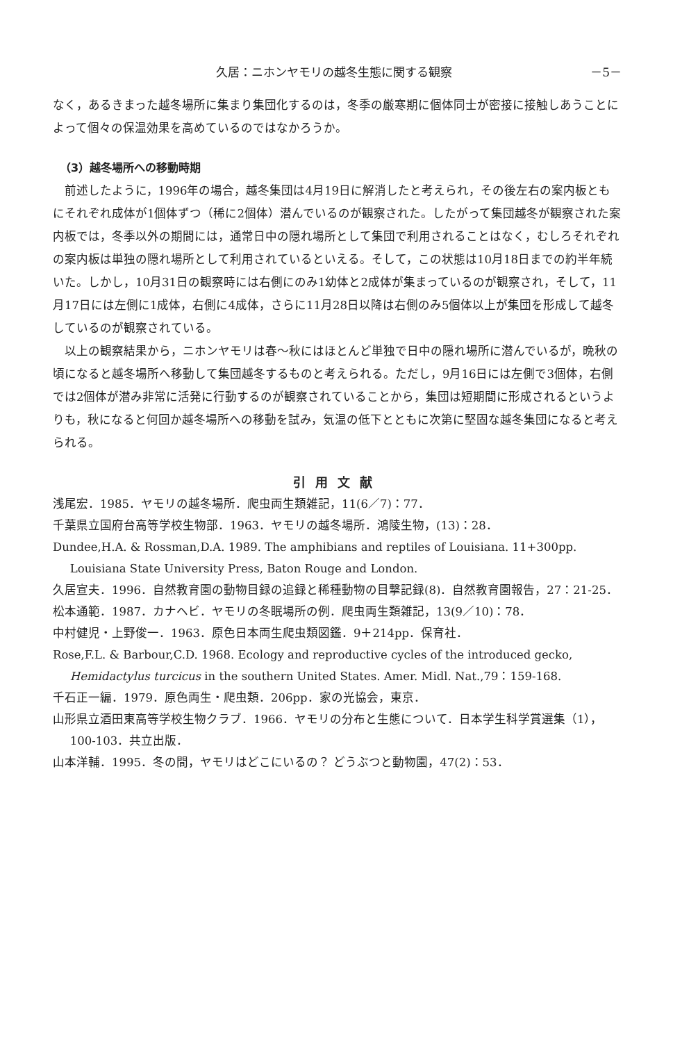久居：ニホンヤモリの越冬生態に関する観察 －5－
なく，あるきまった越冬場所に集まり集団化するのは，冬季の厳寒期に個体同士が密接に接触しあうことによって個々の保温効果を高めているのではなかろうか。
（3）越冬場所への移動時期
前述したように，1996年の場合，越冬集団は4月19日に解消したと考えられ，その後左右の案内板ともにそれぞれ成体が1個体ずつ（稀に2個体）潜んでいるのが観察された。したがって集団越冬が観察された案内板では，冬季以外の期間には，通常日中の隠れ場所として集団で利用されることはなく，むしろそれぞれの案内板は単独の隠れ場所として利用されているといえる。そして，この状態は10月18日までの約半年続いた。しかし，10月31日の観察時には右側にのみ1幼体と2成体が集まっているのが観察され，そして，11月17日には左側に1成体，右側に4成体，さらに11月28日以降は右側のみ5個体以上が集団を形成して越冬しているのが観察されている。
以上の観察結果から，ニホンヤモリは春～秋にはほとんど単独で日中の隠れ場所に潜んでいるが，晩秋の頃になると越冬場所へ移動して集団越冬するものと考えられる。ただし，9月16日には左側で3個体，右側では2個体が潜み非常に活発に行動するのが観察されていることから，集団は短期間に形成されるというよりも，秋になると何回か越冬場所への移動を試み，気温の低下とともに次第に堅固な越冬集団になると考えられる。
引用文献
浅尾宏．1985．ヤモリの越冬場所．爬虫両生類雑記，11(6／7)：77．
千葉県立国府台高等学校生物部．1963．ヤモリの越冬場所．鴻陵生物，(13)：28．
Dundee,H.A. & Rossman,D.A. 1989. The amphibians and reptiles of Louisiana. 11+300pp. Louisiana State University Press, Baton Rouge and London.
久居宣夫．1996．自然教育園の動物目録の追録と稀種動物の目撃記録(8)．自然教育園報告，27：21-25．
松本通範．1987．カナヘビ．ヤモリの冬眠場所の例．爬虫両生類雑記，13(9／10)：78．
中村健児・上野俊一．1963．原色日本両生爬虫類図鑑．9＋214pp．保育社．
Rose,F.L. & Barbour,C.D. 1968. Ecology and reproductive cycles of the introduced gecko, Hemidactylus turcicus in the southern United States. Amer. Midl. Nat.,79：159-168.
千石正一編．1979．原色両生・爬虫類．206pp．家の光協会，東京．
山形県立酒田東高等学校生物クラブ．1966．ヤモリの分布と生態について．日本学生科学賞選集（1），100-103．共立出版．
山本洋輔．1995．冬の間，ヤモリはどこにいるの？ どうぶつと動物園，47(2)：53．